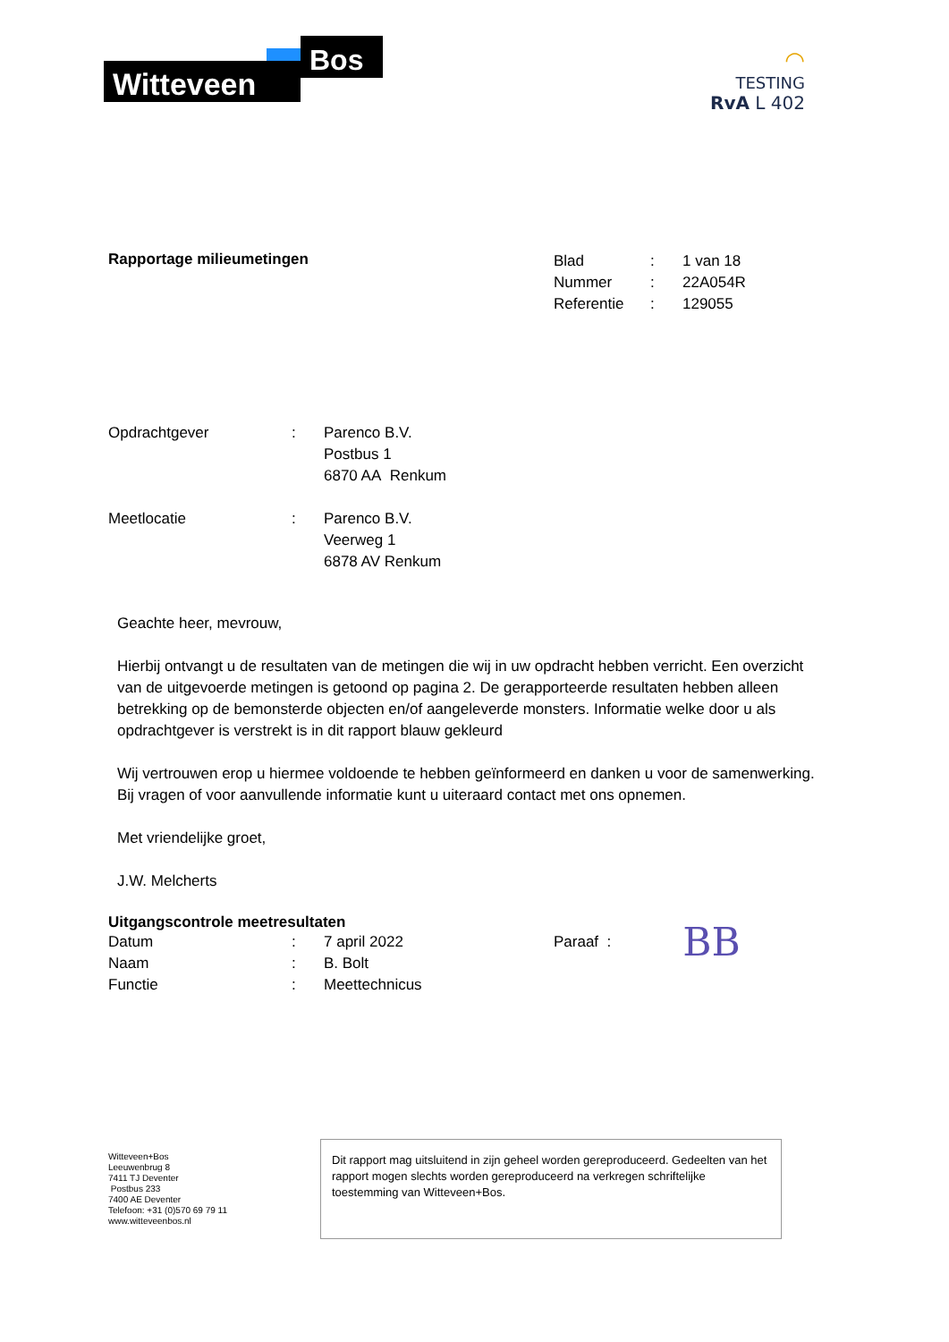Witteveen
Bos
◠
TESTING
RvA L 402
Rapportage milieumetingen
| Blad | : | 1 van 18 |
| Nummer | : | 22A054R |
| Referentie | : | 129055 |
| Opdrachtgever | : | Parenco B.V. Postbus 1 6870 AA Renkum |
| Meetlocatie | : | Parenco B.V. Veerweg 1 6878 AV Renkum |
Geachte heer, mevrouw,
Hierbij ontvangt u de resultaten van de metingen die wij in uw opdracht hebben verricht. Een overzicht van de uitgevoerde metingen is getoond op pagina 2. De gerapporteerde resultaten hebben alleen betrekking op de bemonsterde objecten en/of aangeleverde monsters. Informatie welke door u als opdrachtgever is verstrekt is in dit rapport blauw gekleurd
Wij vertrouwen erop u hiermee voldoende te hebben geïnformeerd en danken u voor de samenwerking. Bij vragen of voor aanvullende informatie kunt u uiteraard contact met ons opnemen.
Met vriendelijke groet,
J.W. Melcherts
Uitgangscontrole meetresultaten
| Datum | : | 7 april 2022 | Paraaf : | BB |
| Naam | : | B. Bolt | | |
| Functie | : | Meettechnicus | | |
Witteveen+Bos
Leeuwenbrug 8
7411 TJ Deventer
Postbus 233
7400 AE Deventer
Telefoon: +31 (0)570 69 79 11
www.witteveenbos.nl
Dit rapport mag uitsluitend in zijn geheel worden gereproduceerd. Gedeelten van het rapport mogen slechts worden gereproduceerd na verkregen schriftelijke toestemming van Witteveen+Bos.